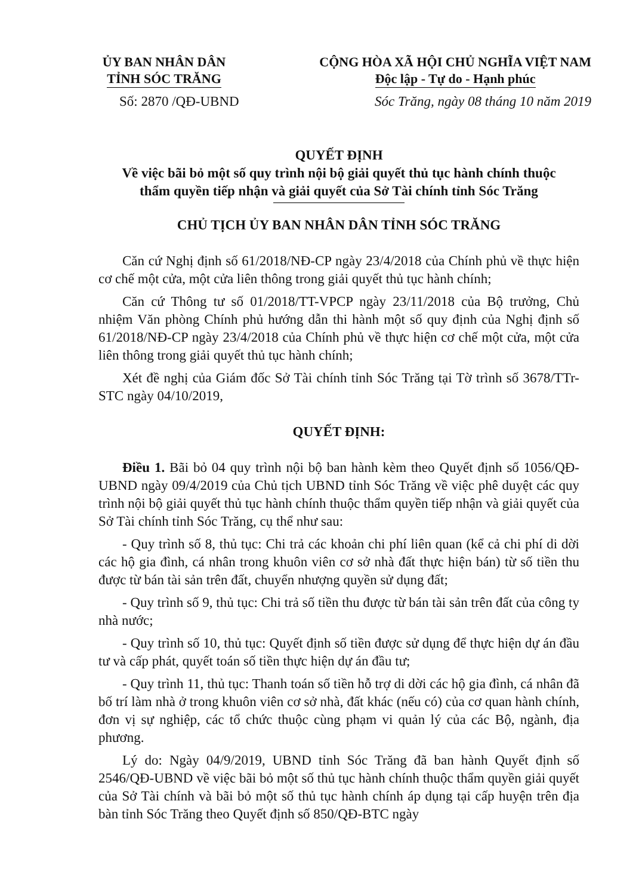ỦY BAN NHÂN DÂN
TỈNH SÓC TRĂNG
CỘNG HÒA XÃ HỘI CHỦ NGHĨA VIỆT NAM
Độc lập - Tự do - Hạnh phúc
Số: 2870 /QĐ-UBND Sóc Trăng, ngày 08 tháng 10 năm 2019
QUYẾT ĐỊNH
Về việc bãi bỏ một số quy trình nội bộ giải quyết thủ tục hành chính thuộc
thẩm quyền tiếp nhận và giải quyết của Sở Tài chính tỉnh Sóc Trăng
CHỦ TỊCH ỦY BAN NHÂN DÂN TỈNH SÓC TRĂNG
Căn cứ Nghị định số 61/2018/NĐ-CP ngày 23/4/2018 của Chính phủ về thực hiện cơ chế một cửa, một cửa liên thông trong giải quyết thủ tục hành chính;
Căn cứ Thông tư số 01/2018/TT-VPCP ngày 23/11/2018 của Bộ trưởng, Chủ nhiệm Văn phòng Chính phủ hướng dẫn thi hành một số quy định của Nghị định số 61/2018/NĐ-CP ngày 23/4/2018 của Chính phủ về thực hiện cơ chế một cửa, một cửa liên thông trong giải quyết thủ tục hành chính;
Xét đề nghị của Giám đốc Sở Tài chính tỉnh Sóc Trăng tại Tờ trình số 3678/TTr-STC ngày 04/10/2019,
QUYẾT ĐỊNH:
Điều 1. Bãi bỏ 04 quy trình nội bộ ban hành kèm theo Quyết định số 1056/QĐ-UBND ngày 09/4/2019 của Chủ tịch UBND tỉnh Sóc Trăng về việc phê duyệt các quy trình nội bộ giải quyết thủ tục hành chính thuộc thẩm quyền tiếp nhận và giải quyết của Sở Tài chính tỉnh Sóc Trăng, cụ thể như sau:
- Quy trình số 8, thủ tục: Chi trả các khoản chi phí liên quan (kể cả chi phí di dời các hộ gia đình, cá nhân trong khuôn viên cơ sở nhà đất thực hiện bán) từ số tiền thu được từ bán tài sản trên đất, chuyển nhượng quyền sử dụng đất;
- Quy trình số 9, thủ tục: Chi trả số tiền thu được từ bán tài sản trên đất của công ty nhà nước;
- Quy trình số 10, thủ tục: Quyết định số tiền được sử dụng để thực hiện dự án đầu tư và cấp phát, quyết toán số tiền thực hiện dự án đầu tư;
- Quy trình 11, thủ tục: Thanh toán số tiền hỗ trợ di dời các hộ gia đình, cá nhân đã bố trí làm nhà ở trong khuôn viên cơ sở nhà, đất khác (nếu có) của cơ quan hành chính, đơn vị sự nghiệp, các tổ chức thuộc cùng phạm vi quản lý của các Bộ, ngành, địa phương.
Lý do: Ngày 04/9/2019, UBND tỉnh Sóc Trăng đã ban hành Quyết định số 2546/QĐ-UBND về việc bãi bỏ một số thủ tục hành chính thuộc thẩm quyền giải quyết của Sở Tài chính và bãi bỏ một số thủ tục hành chính áp dụng tại cấp huyện trên địa bàn tỉnh Sóc Trăng theo Quyết định số 850/QĐ-BTC ngày